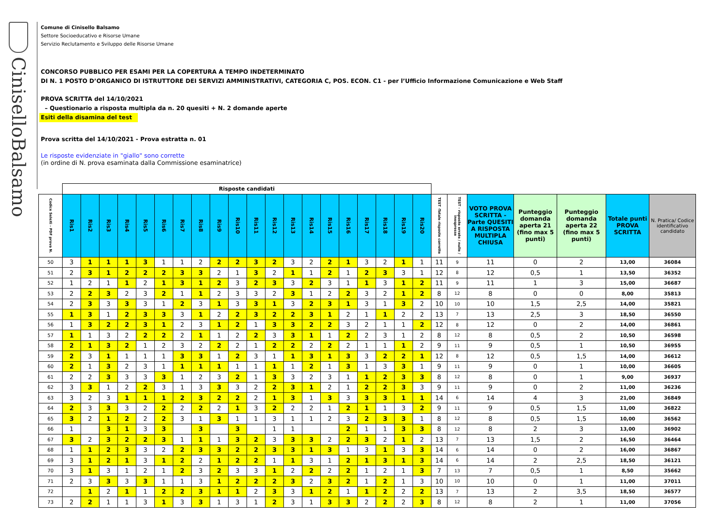CiniselloBalsamo
Comune di Cinisello Balsamo
Settore Socioeducativo e Risorse Umane
Servizio Reclutamento e Sviluppo delle Risorse Umane
CONCORSO PUBBLICO PER ESAMI PER LA COPERTURA A TEMPO INDETERMINATO
DI N. 1 POSTO D’ORGANICO DI ISTRUTTORE DEI SERVIZI AMMINISTRATIVI, CATEGORIA C, POS. ECON. C1 - per l’Ufficio Informazione Comunicazione e Web Staff
PROVA SCRITTA del 14/10/2021
– Questionario a risposta multipla da n. 20 quesiti + N. 2 domande aperte
Esiti della disamina del test
Prova scritta del 14/10/2021 - Prova estratta n. 01
Le risposte evidenziate in "giallo" sono corrette
(in ordine di N. prova esaminata dalla Commissione esaminatrice)
| | Risposte candidati | | | | | | | | | | | | | | | | | | | | | | | | | | |
| --- | --- | --- | --- | --- | --- | --- | --- | --- | --- | --- | --- | --- | --- | --- | --- | --- | --- | --- | --- | --- | --- | --- | --- | --- | --- | --- | --- |
| Codice SeleXi - PDF prova N. | Ris1 | Ris2 | Ris3 | Ris4 | Ris5 | Ris6 | Ris7 | Ris8 | Ris9 | Ris10 | Ris11 | Ris12 | Ris13 | Ris14 | Ris15 | Ris16 | Ris17 | Ris18 | Ris19 | Ris20 | TEST -Totale risposte corrette | TEST - risposte errate / nulle / inespresse | VOTO PROVA SCRITTA - Parte QUESITI A RISPOSTA MULTIPLA CHIUSA | Punteggio domanda aperta 21 (fino max 5 punti) | Punteggio domanda aperta 22 (fino max 5 punti) | Totale punti PROVA SCRITTA | N. Pratica/ Codice identificativo candidato |
| 50 | 3 | 1 | 1 | 1 | 3 | 1 | 1 | 2 | 2 | 2 | 3 | 2 | 3 | 2 | 2 | 1 | 3 | 2 | 1 | 1 | 11 | 9 | 11 | 0 | 2 | 13,00 | 36084 |
| 51 | 2 | 3 | 1 | 2 | 2 | 2 | 3 | 3 | 2 | 1 | 3 | 2 | 1 | 1 | 2 | 1 | 2 | 3 | 3 | 1 | 12 | 8 | 12 | 0,5 | 1 | 13,50 | 36352 |
| 52 | 1 | 2 | 1 | 1 | 2 | 1 | 3 | 1 | 2 | 3 | 2 | 3 | 3 | 2 | 3 | 1 | 1 | 3 | 1 | 2 | 11 | 9 | 11 | 1 | 3 | 15,00 | 36687 |
| 53 | 2 | 2 | 3 | 2 | 3 | 2 | 1 | 1 | 2 | 3 | 3 | 2 | 3 | 1 | 2 | 2 | 3 | 2 | 1 | 2 | 8 | 12 | 8 | 0 | 0 | 8,00 | 35813 |
| 54 | 2 | 3 | 3 | 3 | 3 | 1 | 2 | 3 | 1 | 3 | 3 | 1 | 3 | 2 | 3 | 1 | 3 | 1 | 3 | 2 | 10 | 10 | 10 | 1,5 | 2,5 | 14,00 | 35821 |
| 55 | 1 | 3 | 1 | 2 | 3 | 3 | 3 | 1 | 2 | 2 | 3 | 2 | 2 | 3 | 1 | 2 | 1 | 1 | 2 | 2 | 13 | 7 | 13 | 2,5 | 3 | 18,50 | 36550 |
| 56 | 1 | 3 | 2 | 2 | 3 | 1 | 2 | 3 | 1 | 2 | 1 | 3 | 3 | 2 | 2 | 3 | 2 | 1 | 1 | 2 | 12 | 8 | 12 | 0 | 2 | 14,00 | 36861 |
| 57 | 1 | 1 | 3 | 2 | 2 | 2 | 2 | 1 | 1 | 2 | 2 | 3 | 3 | 1 | 1 | 2 | 2 | 3 | 1 | 2 | 8 | 12 | 8 | 0,5 | 2 | 10,50 | 36598 |
| 58 | 2 | 1 | 3 | 2 | 1 | 2 | 3 | 2 | 2 | 2 | 1 | 2 | 2 | 2 | 2 | 2 | 1 | 1 | 1 | 2 | 9 | 11 | 9 | 0,5 | 1 | 10,50 | 36955 |
| 59 | 2 | 3 | 1 | 1 | 1 | 1 | 3 | 3 | 1 | 2 | 3 | 1 | 1 | 3 | 1 | 3 | 3 | 2 | 2 | 1 | 12 | 8 | 12 | 0,5 | 1,5 | 14,00 | 36612 |
| 60 | 2 | 1 | 3 | 2 | 3 | 1 | 1 | 1 | 1 | 1 | 1 | 1 | 1 | 2 | 1 | 3 | 1 | 3 | 3 | 1 | 9 | 11 | 9 | 0 | 1 | 10,00 | 36605 |
| 61 | 2 | 2 | 3 | 3 | 3 | 3 | 1 | 2 | 3 | 2 | 1 | 3 | 3 | 2 | 3 | 1 | 1 | 2 | 3 | 3 | 8 | 12 | 8 | 0 | 1 | 9,00 | 36937 |
| 62 | 3 | 3 | 1 | 2 | 2 | 3 | 1 | 3 | 3 | 3 | 2 | 2 | 3 | 1 | 2 | 1 | 2 | 2 | 3 | 3 | 9 | 11 | 9 | 0 | 2 | 11,00 | 36236 |
| 63 | 3 | 2 | 3 | 1 | 1 | 1 | 2 | 3 | 2 | 2 | 2 | 1 | 3 | 1 | 3 | 3 | 3 | 3 | 1 | 1 | 14 | 6 | 14 | 4 | 3 | 21,00 | 36849 |
| 64 | 2 | 3 | 3 | 3 | 2 | 2 | 2 | 2 | 2 | 1 | 3 | 2 | 2 | 2 | 1 | 2 | 1 | 1 | 3 | 2 | 9 | 11 | 9 | 0,5 | 1,5 | 11,00 | 36822 |
| 65 | 3 | 2 | 1 | 2 | 2 | 2 | 3 | 1 | 3 | 1 | 1 | 3 | 1 | 1 | 2 | 3 | 2 | 3 | 3 | 1 | 8 | 12 | 8 | 0,5 | 1,5 | 10,00 | 36562 |
| 66 | 1 | | 3 | 1 | 3 | 3 | | 3 | | 3 | | 1 | 1 | | | 2 | 1 | 1 | 3 | 3 | 8 | 12 | 8 | 2 | 3 | 13,00 | 36902 |
| 67 | 3 | 2 | 3 | 2 | 2 | 3 | 1 | 1 | 1 | 3 | 2 | 3 | 3 | 3 | 2 | 2 | 3 | 2 | 1 | 2 | 13 | 7 | 13 | 1,5 | 2 | 16,50 | 36464 |
| 68 | 1 | 1 | 2 | 3 | 3 | 2 | 2 | 3 | 3 | 2 | 2 | 3 | 3 | 1 | 3 | 1 | 3 | 1 | 3 | 3 | 14 | 6 | 14 | 0 | 2 | 16,00 | 36867 |
| 69 | 3 | 1 | 2 | 1 | 3 | 1 | 2 | 2 | 1 | 2 | 2 | 1 | 1 | 3 | 1 | 2 | 1 | 3 | 1 | 3 | 14 | 6 | 14 | 2 | 2,5 | 18,50 | 36121 |
| 70 | 3 | 1 | 3 | 1 | 2 | 1 | 2 | 3 | 2 | 3 | 3 | 1 | 2 | 2 | 2 | 2 | 1 | 2 | 1 | 3 | 7 | 13 | 7 | 0,5 | 1 | 8,50 | 35662 |
| 71 | 2 | 3 | 3 | 3 | 3 | 1 | 1 | 3 | 1 | 2 | 2 | 2 | 3 | 2 | 3 | 2 | 1 | 2 | 1 | 3 | 10 | 10 | 10 | 0 | 1 | 11,00 | 37011 |
| 72 | | 1 | 2 | 1 | 1 | 2 | 2 | 3 | 1 | 1 | 2 | 3 | 3 | 1 | 2 | 1 | 1 | 2 | 2 | 2 | 13 | 7 | 13 | 2 | 3,5 | 18,50 | 36577 |
| 73 | 2 | 2 | 1 | 1 | 3 | 1 | 3 | 3 | 1 | 3 | 1 | 2 | 3 | 1 | 3 | 3 | 2 | 2 | 2 | 3 | 8 | 12 | 8 | 2 | 1 | 11,00 | 37056 |